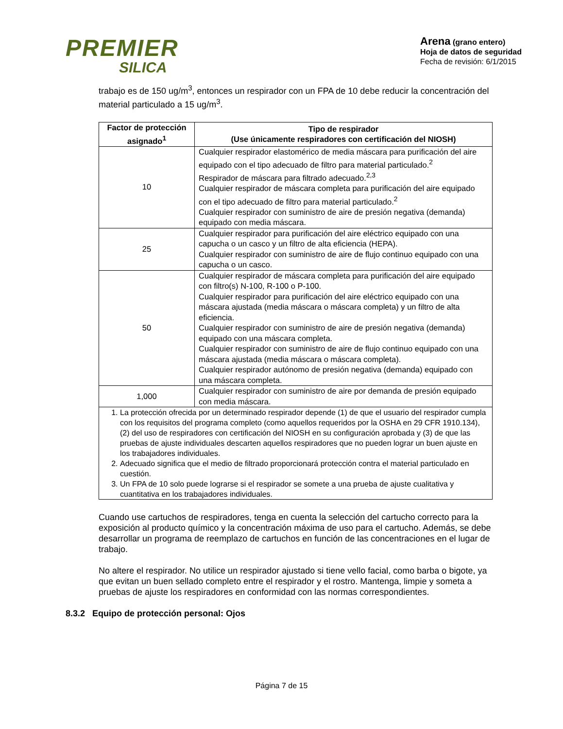PREMIER
SILICA
Arena (grano entero)
Hoja de datos de seguridad
Fecha de revisión: 6/1/2015
trabajo es de 150 ug/m<sup>3</sup>, entonces un respirador con un FPA de 10 debe reducir la concentración del material particulado a 15 ug/m<sup>3</sup>.
| Factor de protección asignado<sup>1</sup> | Tipo de respirador (Use únicamente respiradores con certificación del NIOSH) |
| --- | --- |
| 10 | Cualquier respirador elastomérico de media máscara para purificación del aire equipado con el tipo adecuado de filtro para material particulado.<sup>2</sup> Respirador de máscara para filtrado adecuado.<sup>2,3</sup> Cualquier respirador de máscara completa para purificación del aire equipado con el tipo adecuado de filtro para material particulado.<sup>2</sup> Cualquier respirador con suministro de aire de presión negativa (demanda) equipado con media máscara. |
| 25 | Cualquier respirador para purificación del aire eléctrico equipado con una capucha o un casco y un filtro de alta eficiencia (HEPA). Cualquier respirador con suministro de aire de flujo continuo equipado con una capucha o un casco. |
| 50 | Cualquier respirador de máscara completa para purificación del aire equipado con filtro(s) N-100, R-100 o P-100. Cualquier respirador para purificación del aire eléctrico equipado con una máscara ajustada (media máscara o máscara completa) y un filtro de alta eficiencia. Cualquier respirador con suministro de aire de presión negativa (demanda) equipado con una máscara completa. Cualquier respirador con suministro de aire de flujo continuo equipado con una máscara ajustada (media máscara o máscara completa). Cualquier respirador autónomo de presión negativa (demanda) equipado con una máscara completa. |
| 1,000 | Cualquier respirador con suministro de aire por demanda de presión equipado con media máscara. |
| 1. La protección ofrecida por un determinado respirador depende (1) de que el usuario del respirador cumpla con los requisitos del programa completo (como aquellos requeridos por la OSHA en 29 CFR 1910.134), (2) del uso de respiradores con certificación del NIOSH en su configuración aprobada y (3) de que las pruebas de ajuste individuales descarten aquellos respiradores que no pueden lograr un buen ajuste en los trabajadores individuales. 2. Adecuado significa que el medio de filtrado proporcionará protección contra el material particulado en cuestión. 3. Un FPA de 10 solo puede lograrse si el respirador se somete a una prueba de ajuste cualitativa y cuantitativa en los trabajadores individuales. | |
Cuando use cartuchos de respiradores, tenga en cuenta la selección del cartucho correcto para la exposición al producto químico y la concentración máxima de uso para el cartucho. Además, se debe desarrollar un programa de reemplazo de cartuchos en función de las concentraciones en el lugar de trabajo.
No altere el respirador. No utilice un respirador ajustado si tiene vello facial, como barba o bigote, ya que evitan un buen sellado completo entre el respirador y el rostro. Mantenga, limpie y someta a pruebas de ajuste los respiradores en conformidad con las normas correspondientes.
8.3.2 Equipo de protección personal: Ojos
Página 7 de 15